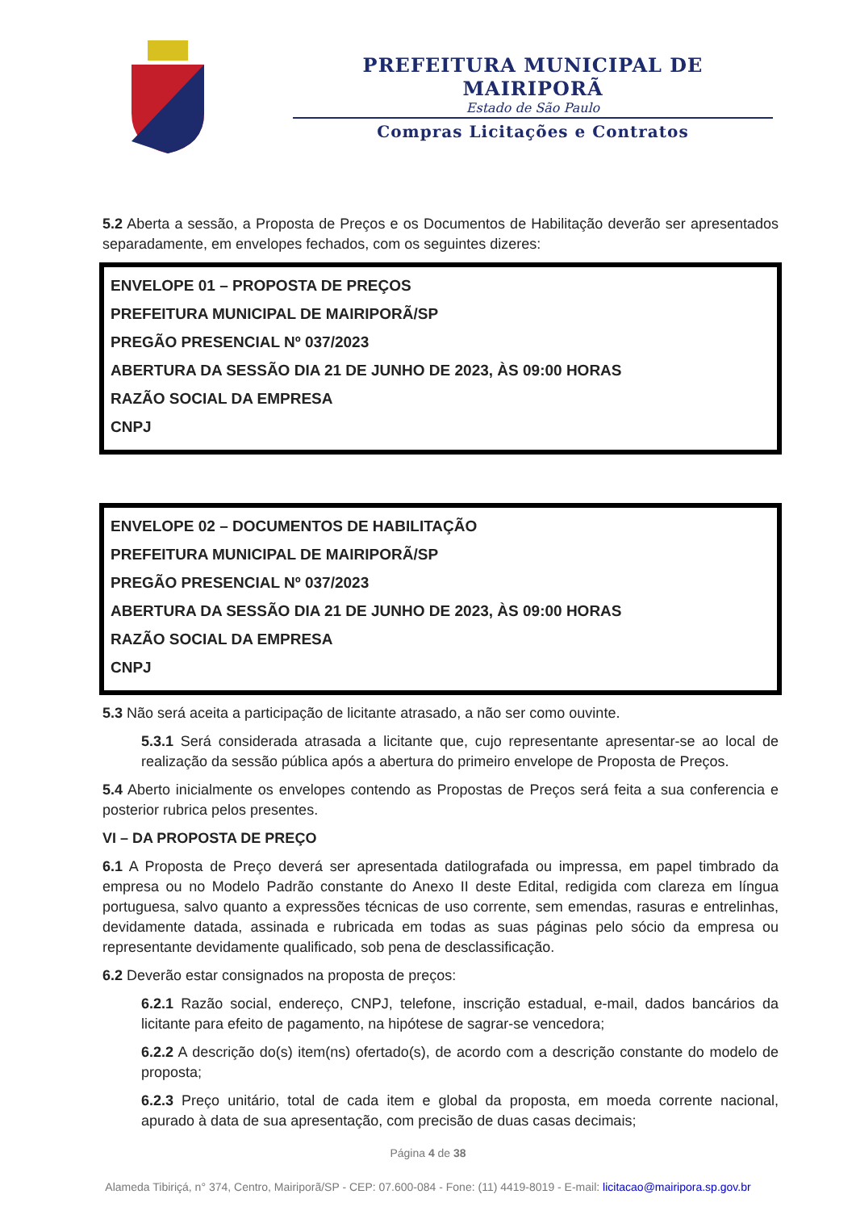PREFEITURA MUNICIPAL DE MAIRIPORÃ
Estado de São Paulo
Compras Licitações e Contratos
5.2 Aberta a sessão, a Proposta de Preços e os Documentos de Habilitação deverão ser apresentados separadamente, em envelopes fechados, com os seguintes dizeres:
ENVELOPE 01 – PROPOSTA DE PREÇOS
PREFEITURA MUNICIPAL DE MAIRIPORÃ/SP
PREGÃO PRESENCIAL Nº 037/2023
ABERTURA DA SESSÃO DIA 21 DE JUNHO DE 2023, ÀS 09:00 HORAS
RAZÃO SOCIAL DA EMPRESA
CNPJ
ENVELOPE 02 – DOCUMENTOS DE HABILITAÇÃO
PREFEITURA MUNICIPAL DE MAIRIPORÃ/SP
PREGÃO PRESENCIAL Nº 037/2023
ABERTURA DA SESSÃO DIA 21 DE JUNHO DE 2023, ÀS 09:00 HORAS
RAZÃO SOCIAL DA EMPRESA
CNPJ
5.3 Não será aceita a participação de licitante atrasado, a não ser como ouvinte.
5.3.1 Será considerada atrasada a licitante que, cujo representante apresentar-se ao local de realização da sessão pública após a abertura do primeiro envelope de Proposta de Preços.
5.4 Aberto inicialmente os envelopes contendo as Propostas de Preços será feita a sua conferencia e posterior rubrica pelos presentes.
VI – DA PROPOSTA DE PREÇO
6.1 A Proposta de Preço deverá ser apresentada datilografada ou impressa, em papel timbrado da empresa ou no Modelo Padrão constante do Anexo II deste Edital, redigida com clareza em língua portuguesa, salvo quanto a expressões técnicas de uso corrente, sem emendas, rasuras e entrelinhas, devidamente datada, assinada e rubricada em todas as suas páginas pelo sócio da empresa ou representante devidamente qualificado, sob pena de desclassificação.
6.2 Deverão estar consignados na proposta de preços:
6.2.1 Razão social, endereço, CNPJ, telefone, inscrição estadual, e-mail, dados bancários da licitante para efeito de pagamento, na hipótese de sagrar-se vencedora;
6.2.2 A descrição do(s) item(ns) ofertado(s), de acordo com a descrição constante do modelo de proposta;
6.2.3 Preço unitário, total de cada item e global da proposta, em moeda corrente nacional, apurado à data de sua apresentação, com precisão de duas casas decimais;
Página 4 de 38
Alameda Tibiriçá, n° 374, Centro, Mairiporã/SP - CEP: 07.600-084 - Fone: (11) 4419-8019 - E-mail: licitacao@mairipora.sp.gov.br